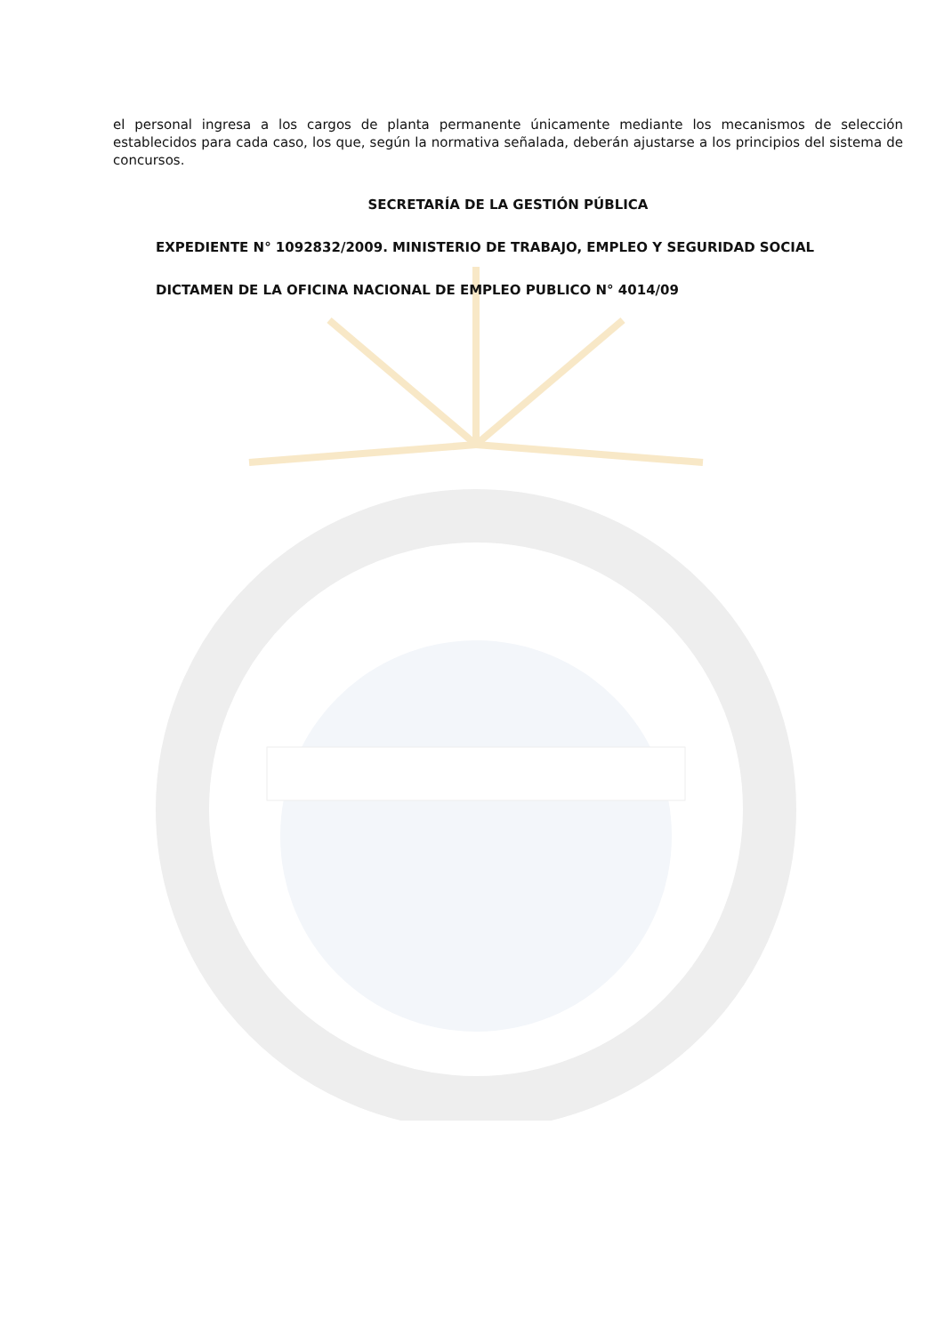el personal ingresa a los cargos de planta permanente únicamente mediante los mecanismos de selección establecidos para cada caso, los que, según la normativa señalada, deberán ajustarse a los principios del sistema de concursos.
SECRETARÍA DE LA GESTIÓN PÚBLICA
EXPEDIENTE N° 1092832/2009. MINISTERIO DE TRABAJO, EMPLEO Y SEGURIDAD SOCIAL
DICTAMEN DE LA OFICINA NACIONAL DE EMPLEO PUBLICO N° 4014/09